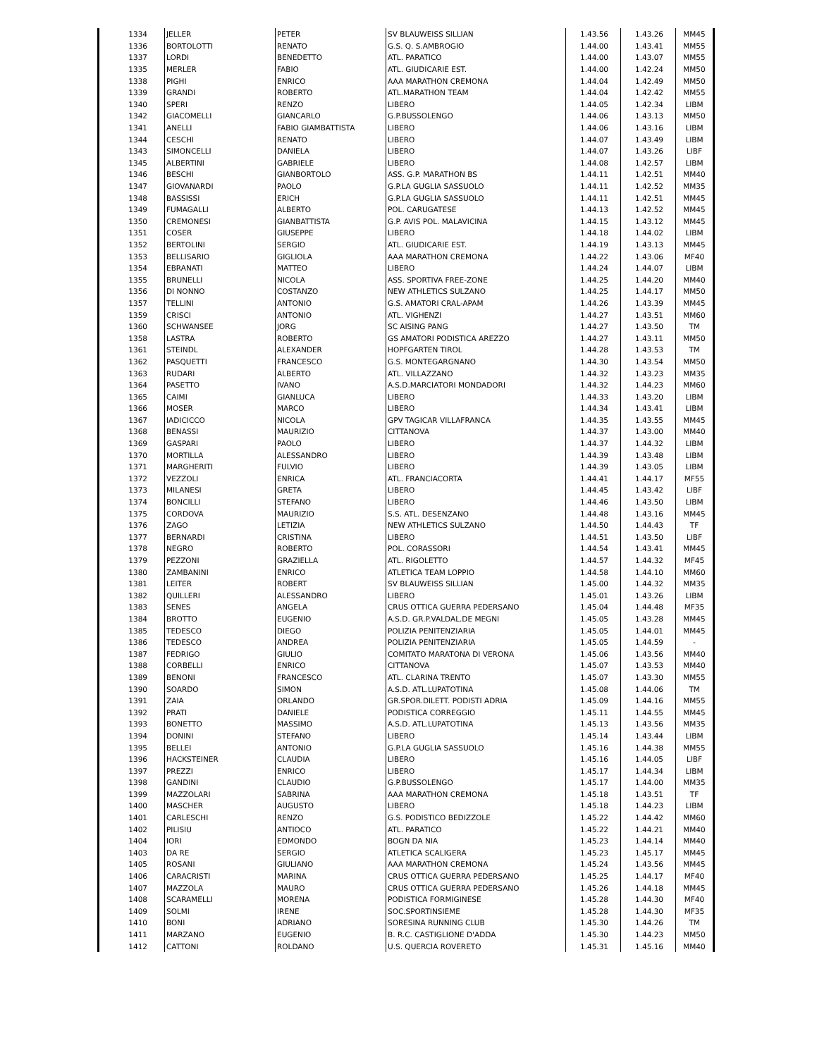| 1334 | JELLER | PETER | SV BLAUWEISS SILLIAN | 1.43.56 | 1.43.26 | MM45 |
| 1336 | BORTOLOTTI | RENATO | G.S. Q. S.AMBROGIO | 1.44.00 | 1.43.41 | MM55 |
| 1337 | LORDI | BENEDETTO | ATL. PARATICO | 1.44.00 | 1.43.07 | MM55 |
| 1335 | MERLER | FABIO | ATL. GIUDICARIE EST. | 1.44.00 | 1.42.24 | MM50 |
| 1338 | PIGHI | ENRICO | AAA MARATHON CREMONA | 1.44.04 | 1.42.49 | MM50 |
| 1339 | GRANDI | ROBERTO | ATL.MARATHON TEAM | 1.44.04 | 1.42.42 | MM55 |
| 1340 | SPERI | RENZO | LIBERO | 1.44.05 | 1.42.34 | LIBM |
| 1342 | GIACOMELLI | GIANCARLO | G.P.BUSSOLENGO | 1.44.06 | 1.43.13 | MM50 |
| 1341 | ANELLI | FABIO GIAMBATTISTA | LIBERO | 1.44.06 | 1.43.16 | LIBM |
| 1344 | CESCHI | RENATO | LIBERO | 1.44.07 | 1.43.49 | LIBM |
| 1343 | SIMONCELLI | DANIELA | LIBERO | 1.44.07 | 1.43.26 | LIBF |
| 1345 | ALBERTINI | GABRIELE | LIBERO | 1.44.08 | 1.42.57 | LIBM |
| 1346 | BESCHI | GIANBORTOLO | ASS. G.P. MARATHON BS | 1.44.11 | 1.42.51 | MM40 |
| 1347 | GIOVANARDI | PAOLO | G.P.LA GUGLIA SASSUOLO | 1.44.11 | 1.42.52 | MM35 |
| 1348 | BASSISSI | ERICH | G.P.LA GUGLIA SASSUOLO | 1.44.11 | 1.42.51 | MM45 |
| 1349 | FUMAGALLI | ALBERTO | POL. CARUGATESE | 1.44.13 | 1.42.52 | MM45 |
| 1350 | CREMONESI | GIANBATTISTA | G.P. AVIS POL. MALAVICINA | 1.44.15 | 1.43.12 | MM45 |
| 1351 | COSER | GIUSEPPE | LIBERO | 1.44.18 | 1.44.02 | LIBM |
| 1352 | BERTOLINI | SERGIO | ATL. GIUDICARIE EST. | 1.44.19 | 1.43.13 | MM45 |
| 1353 | BELLISARIO | GIGLIOLA | AAA MARATHON CREMONA | 1.44.22 | 1.43.06 | MF40 |
| 1354 | EBRANATI | MATTEO | LIBERO | 1.44.24 | 1.44.07 | LIBM |
| 1355 | BRUNELLI | NICOLA | ASS. SPORTIVA FREE-ZONE | 1.44.25 | 1.44.20 | MM40 |
| 1356 | DI NONNO | COSTANZO | NEW ATHLETICS SULZANO | 1.44.25 | 1.44.17 | MM50 |
| 1357 | TELLINI | ANTONIO | G.S. AMATORI CRAL-APAM | 1.44.26 | 1.43.39 | MM45 |
| 1359 | CRISCI | ANTONIO | ATL. VIGHENZI | 1.44.27 | 1.43.51 | MM60 |
| 1360 | SCHWANSEE | JORG | SC AISING PANG | 1.44.27 | 1.43.50 | TM |
| 1358 | LASTRA | ROBERTO | GS AMATORI PODISTICA AREZZO | 1.44.27 | 1.43.11 | MM50 |
| 1361 | STEINDL | ALEXANDER | HOPFGARTEN TIROL | 1.44.28 | 1.43.53 | TM |
| 1362 | PASQUETTI | FRANCESCO | G.S. MONTEGARGNANO | 1.44.30 | 1.43.54 | MM50 |
| 1363 | RUDARI | ALBERTO | ATL. VILLAZZANO | 1.44.32 | 1.43.23 | MM35 |
| 1364 | PASETTO | IVANO | A.S.D.MARCIATORI MONDADORI | 1.44.32 | 1.44.23 | MM60 |
| 1365 | CAIMI | GIANLUCA | LIBERO | 1.44.33 | 1.43.20 | LIBM |
| 1366 | MOSER | MARCO | LIBERO | 1.44.34 | 1.43.41 | LIBM |
| 1367 | IADICICCO | NICOLA | GPV TAGICAR VILLAFRANCA | 1.44.35 | 1.43.55 | MM45 |
| 1368 | BENASSI | MAURIZIO | CITTANOVA | 1.44.37 | 1.43.00 | MM40 |
| 1369 | GASPARI | PAOLO | LIBERO | 1.44.37 | 1.44.32 | LIBM |
| 1370 | MORTILLA | ALESSANDRO | LIBERO | 1.44.39 | 1.43.48 | LIBM |
| 1371 | MARGHERITI | FULVIO | LIBERO | 1.44.39 | 1.43.05 | LIBM |
| 1372 | VEZZOLI | ENRICA | ATL. FRANCIACORTA | 1.44.41 | 1.44.17 | MF55 |
| 1373 | MILANESI | GRETA | LIBERO | 1.44.45 | 1.43.42 | LIBF |
| 1374 | BONCILLI | STEFANO | LIBERO | 1.44.46 | 1.43.50 | LIBM |
| 1375 | CORDOVA | MAURIZIO | S.S. ATL. DESENZANO | 1.44.48 | 1.43.16 | MM45 |
| 1376 | ZAGO | LETIZIA | NEW ATHLETICS SULZANO | 1.44.50 | 1.44.43 | TF |
| 1377 | BERNARDI | CRISTINA | LIBERO | 1.44.51 | 1.43.50 | LIBF |
| 1378 | NEGRO | ROBERTO | POL. CORASSORI | 1.44.54 | 1.43.41 | MM45 |
| 1379 | PEZZONI | GRAZIELLA | ATL. RIGOLETTO | 1.44.57 | 1.44.32 | MF45 |
| 1380 | ZAMBANINI | ENRICO | ATLETICA TEAM LOPPIO | 1.44.58 | 1.44.10 | MM60 |
| 1381 | LEITER | ROBERT | SV BLAUWEISS SILLIAN | 1.45.00 | 1.44.32 | MM35 |
| 1382 | QUILLERI | ALESSANDRO | LIBERO | 1.45.01 | 1.43.26 | LIBM |
| 1383 | SENES | ANGELA | CRUS OTTICA GUERRA PEDERSANO | 1.45.04 | 1.44.48 | MF35 |
| 1384 | BROTTO | EUGENIO | A.S.D. GR.P.VALDAL.DE MEGNI | 1.45.05 | 1.43.28 | MM45 |
| 1385 | TEDESCO | DIEGO | POLIZIA PENITENZIARIA | 1.45.05 | 1.44.01 | MM45 |
| 1386 | TEDESCO | ANDREA | POLIZIA PENITENZIARIA | 1.45.05 | 1.44.59 | - |
| 1387 | FEDRIGO | GIULIO | COMITATO MARATONA DI VERONA | 1.45.06 | 1.43.56 | MM40 |
| 1388 | CORBELLI | ENRICO | CITTANOVA | 1.45.07 | 1.43.53 | MM40 |
| 1389 | BENONI | FRANCESCO | ATL. CLARINA TRENTO | 1.45.07 | 1.43.30 | MM55 |
| 1390 | SOARDO | SIMON | A.S.D. ATL.LUPATOTINA | 1.45.08 | 1.44.06 | TM |
| 1391 | ZAIA | ORLANDO | GR.SPOR.DILETT. PODISTI ADRIA | 1.45.09 | 1.44.16 | MM55 |
| 1392 | PRATI | DANIELE | PODISTICA CORREGGIO | 1.45.11 | 1.44.55 | MM45 |
| 1393 | BONETTO | MASSIMO | A.S.D. ATL.LUPATOTINA | 1.45.13 | 1.43.56 | MM35 |
| 1394 | DONINI | STEFANO | LIBERO | 1.45.14 | 1.43.44 | LIBM |
| 1395 | BELLEI | ANTONIO | G.P.LA GUGLIA SASSUOLO | 1.45.16 | 1.44.38 | MM55 |
| 1396 | HACKSTEINER | CLAUDIA | LIBERO | 1.45.16 | 1.44.05 | LIBF |
| 1397 | PREZZI | ENRICO | LIBERO | 1.45.17 | 1.44.34 | LIBM |
| 1398 | GANDINI | CLAUDIO | G.P.BUSSOLENGO | 1.45.17 | 1.44.00 | MM35 |
| 1399 | MAZZOLARI | SABRINA | AAA MARATHON CREMONA | 1.45.18 | 1.43.51 | TF |
| 1400 | MASCHER | AUGUSTO | LIBERO | 1.45.18 | 1.44.23 | LIBM |
| 1401 | CARLESCHI | RENZO | G.S. PODISTICO BEDIZZOLE | 1.45.22 | 1.44.42 | MM60 |
| 1402 | PILISIU | ANTIOCO | ATL. PARATICO | 1.45.22 | 1.44.21 | MM40 |
| 1404 | IORI | EDMONDO | BOGN DA NIA | 1.45.23 | 1.44.14 | MM40 |
| 1403 | DA RE | SERGIO | ATLETICA SCALIGERA | 1.45.23 | 1.45.17 | MM45 |
| 1405 | ROSANI | GIULIANO | AAA MARATHON CREMONA | 1.45.24 | 1.43.56 | MM45 |
| 1406 | CARACRISTI | MARINA | CRUS OTTICA GUERRA PEDERSANO | 1.45.25 | 1.44.17 | MF40 |
| 1407 | MAZZOLA | MAURO | CRUS OTTICA GUERRA PEDERSANO | 1.45.26 | 1.44.18 | MM45 |
| 1408 | SCARAMELLI | MORENA | PODISTICA FORMIGINESE | 1.45.28 | 1.44.30 | MF40 |
| 1409 | SOLMI | IRENE | SOC.SPORTINSIEME | 1.45.28 | 1.44.30 | MF35 |
| 1410 | BONI | ADRIANO | SORESINA RUNNING CLUB | 1.45.30 | 1.44.26 | TM |
| 1411 | MARZANO | EUGENIO | B. R.C. CASTIGLIONE D'ADDA | 1.45.30 | 1.44.23 | MM50 |
| 1412 | CATTONI | ROLDANO | U.S. QUERCIA ROVERETO | 1.45.31 | 1.45.16 | MM40 |